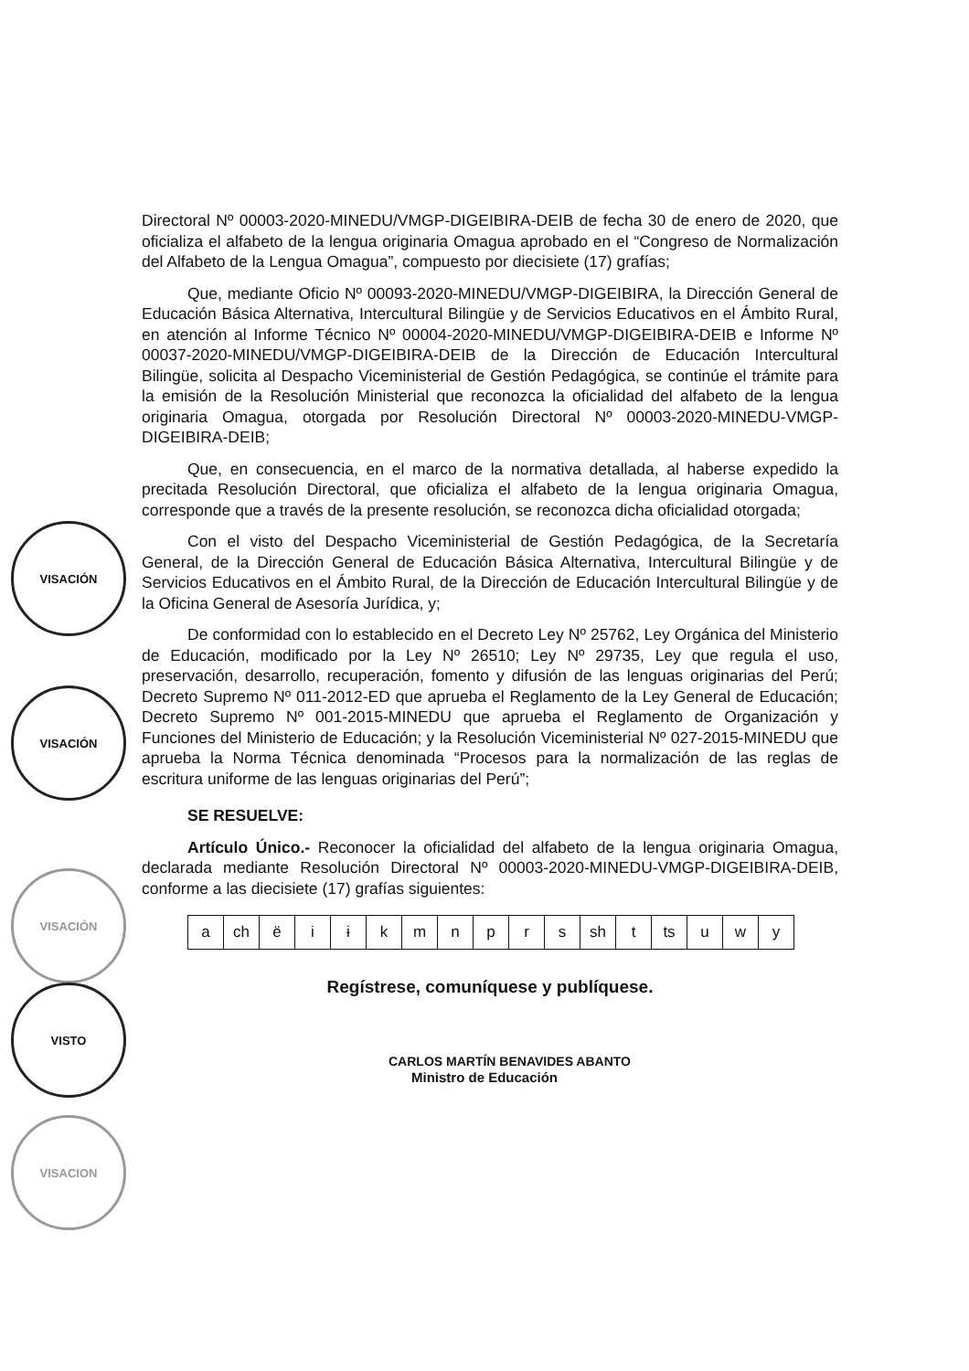Directoral Nº 00003-2020-MINEDU/VMGP-DIGEIBIRA-DEIB de fecha 30 de enero de 2020, que oficializa el alfabeto de la lengua originaria Omagua aprobado en el “Congreso de Normalización del Alfabeto de la Lengua Omagua”, compuesto por diecisiete (17) grafías;
Que, mediante Oficio Nº 00093-2020-MINEDU/VMGP-DIGEIBIRA, la Dirección General de Educación Básica Alternativa, Intercultural Bilingüe y de Servicios Educativos en el Ámbito Rural, en atención al Informe Técnico Nº 00004-2020-MINEDU/VMGP-DIGEIBIRA-DEIB e Informe Nº 00037-2020-MINEDU/VMGP-DIGEIBIRA-DEIB de la Dirección de Educación Intercultural Bilingüe, solicita al Despacho Viceministerial de Gestión Pedagógica, se continúe el trámite para la emisión de la Resolución Ministerial que reconozca la oficialidad del alfabeto de la lengua originaria Omagua, otorgada por Resolución Directoral Nº 00003-2020-MINEDU-VMGP-DIGEIBIRA-DEIB;
Que, en consecuencia, en el marco de la normativa detallada, al haberse expedido la precitada Resolución Directoral, que oficializa el alfabeto de la lengua originaria Omagua, corresponde que a través de la presente resolución, se reconozca dicha oficialidad otorgada;
Con el visto del Despacho Viceministerial de Gestión Pedagógica, de la Secretaría General, de la Dirección General de Educación Básica Alternativa, Intercultural Bilingüe y de Servicios Educativos en el Ámbito Rural, de la Dirección de Educación Intercultural Bilingüe y de la Oficina General de Asesoría Jurídica, y;
De conformidad con lo establecido en el Decreto Ley Nº 25762, Ley Orgánica del Ministerio de Educación, modificado por la Ley Nº 26510; Ley Nº 29735, Ley que regula el uso, preservación, desarrollo, recuperación, fomento y difusión de las lenguas originarias del Perú; Decreto Supremo Nº 011-2012-ED que aprueba el Reglamento de la Ley General de Educación; Decreto Supremo Nº 001-2015-MINEDU que aprueba el Reglamento de Organización y Funciones del Ministerio de Educación; y la Resolución Viceministerial Nº 027-2015-MINEDU que aprueba la Norma Técnica denominada “Procesos para la normalización de las reglas de escritura uniforme de las lenguas originarias del Perú”;
SE RESUELVE:
Artículo Único.- Reconocer la oficialidad del alfabeto de la lengua originaria Omagua, declarada mediante Resolución Directoral Nº 00003-2020-MINEDU-VMGP-DIGEIBIRA-DEIB, conforme a las diecisiete (17) grafías siguientes:
| a | ch | ë | i | ɨ | k | m | n | p | r | s | sh | t | ts | u | w | y |
Regístrese, comuníquese y publíquese.
CARLOS MARTÍN BENAVIDES ABANTO
Ministro de Educación
VISACIÓN
VISACIÓN
VISACIÓN
VISTO
VISACION